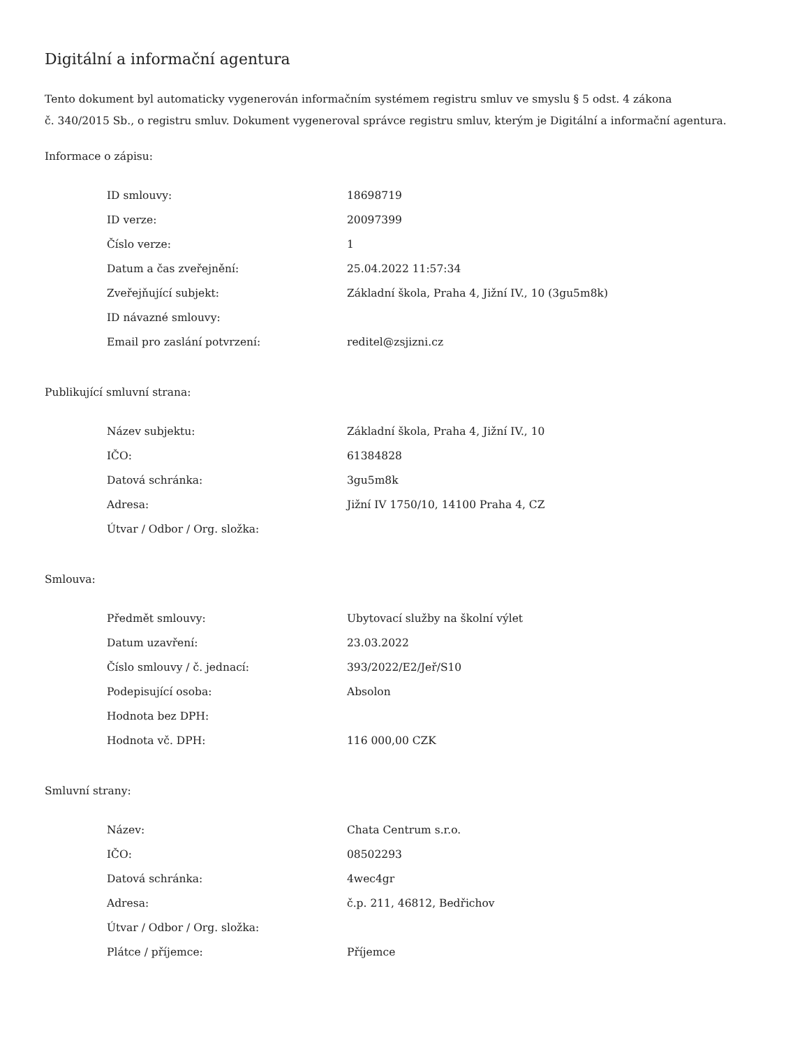Digitální a informační agentura
Tento dokument byl automaticky vygenerován informačním systémem registru smluv ve smyslu § 5 odst. 4 zákona
č. 340/2015 Sb., o registru smluv. Dokument vygeneroval správce registru smluv, kterým je Digitální a informační agentura.
Informace o zápisu:
| ID smlouvy: | 18698719 |
| ID verze: | 20097399 |
| Číslo verze: | 1 |
| Datum a čas zveřejnění: | 25.04.2022 11:57:34 |
| Zveřejňující subjekt: | Základní škola, Praha 4, Jižní IV., 10 (3gu5m8k) |
| ID návazné smlouvy: | |
| Email pro zaslání potvrzení: | reditel@zsjizni.cz |
Publikující smluvní strana:
| Název subjektu: | Základní škola, Praha 4, Jižní IV., 10 |
| IČO: | 61384828 |
| Datová schránka: | 3gu5m8k |
| Adresa: | Jižní IV 1750/10, 14100 Praha 4, CZ |
| Útvar / Odbor / Org. složka: | |
Smlouva:
| Předmět smlouvy: | Ubytovací služby na školní výlet |
| Datum uzavření: | 23.03.2022 |
| Číslo smlouvy / č. jednací: | 393/2022/E2/Jeř/S10 |
| Podepisující osoba: | Absolon |
| Hodnota bez DPH: | |
| Hodnota vč. DPH: | 116 000,00 CZK |
Smluvní strany:
| Název: | Chata Centrum s.r.o. |
| IČO: | 08502293 |
| Datová schránka: | 4wec4gr |
| Adresa: | č.p. 211, 46812, Bedřichov |
| Útvar / Odbor / Org. složka: | |
| Plátce / příjemce: | Příjemce |